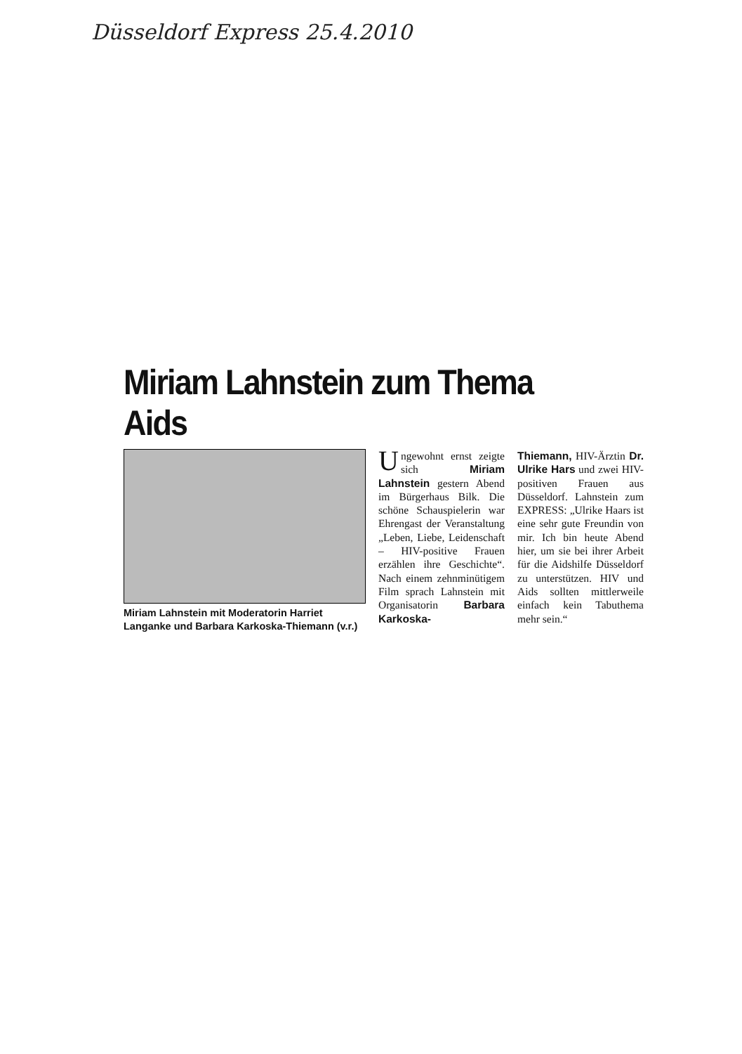Düsseldorf Express 25.4.2010
Miriam Lahnstein zum Thema Aids
Miriam Lahnstein mit Moderatorin Harriet Langanke und Barbara Karkoska-Thiemann (v.r.)
Ungewohnt ernst zeigte sich Miriam Lahnstein gestern Abend im Bürgerhaus Bilk. Die schöne Schauspielerin war Ehrengast der Veranstaltung „Leben, Liebe, Leidenschaft – HIV-positive Frauen erzählen ihre Geschichte“. Nach einem zehnminütigem Film sprach Lahnstein mit Organisatorin Barbara Karkoska-
Thiemann, HIV-Ärztin Dr. Ulrike Hars und zwei HIV-positiven Frauen aus Düsseldorf. Lahnstein zum EXPRESS: „Ulrike Haars ist eine sehr gute Freundin von mir. Ich bin heute Abend hier, um sie bei ihrer Arbeit für die Aidshilfe Düsseldorf zu unterstützen. HIV und Aids sollten mittlerweile einfach kein Tabuthema mehr sein.“